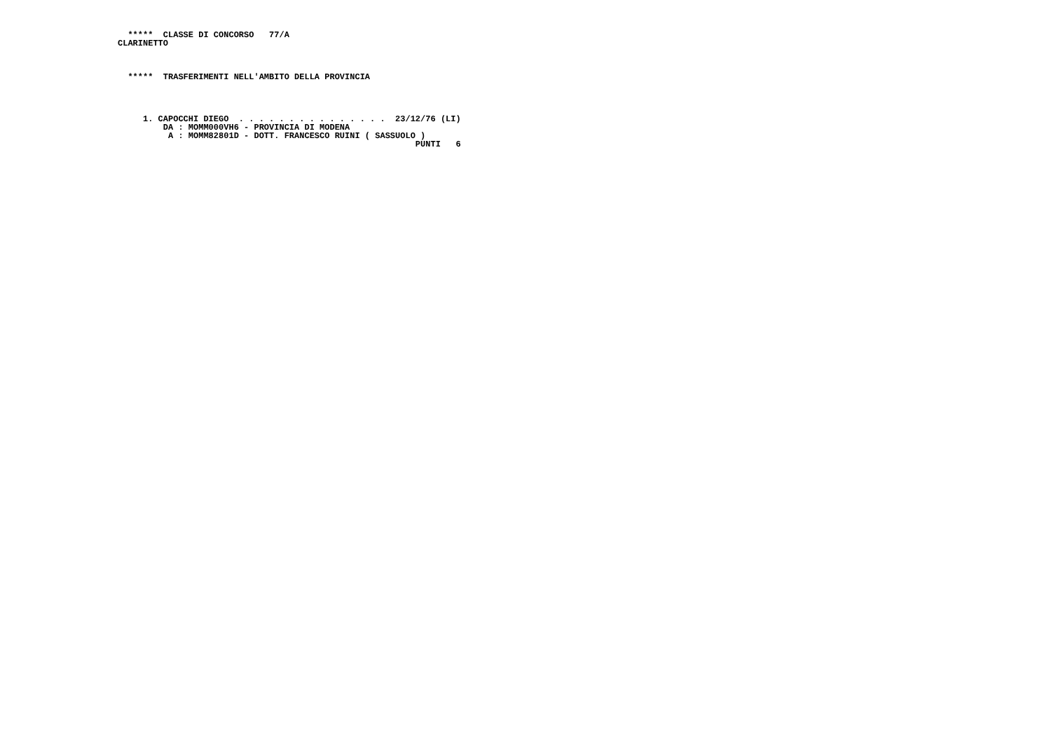*****  CLASSE DI CONCORSO   77/A
CLARINETTO



  *****  TRASFERIMENTI NELL'AMBITO DELLA PROVINCIA




     1. CAPOCCHI DIEGO  . . . . . . . . . . . . . . .  23/12/76 (LI)
         DA : MOMM000VH6 - PROVINCIA DI MODENA
          A : MOMM82801D - DOTT. FRANCESCO RUINI ( SASSUOLO )
                                                           PUNTI   6